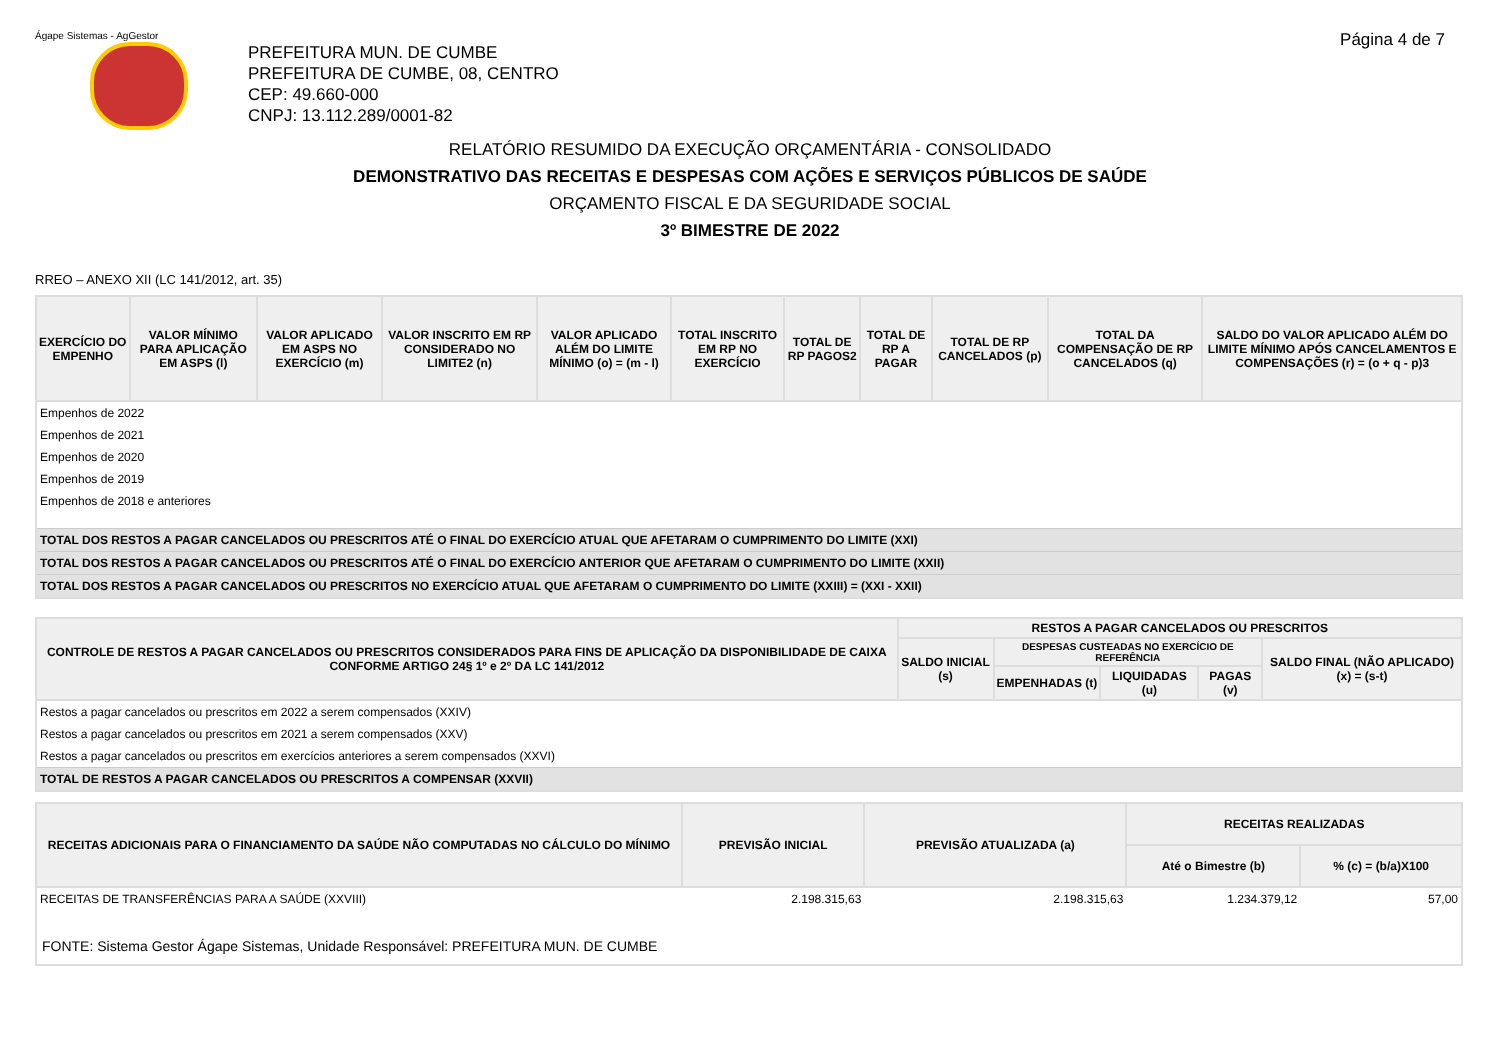Ágape Sistemas - AgGestor Página 4 de 7
PREFEITURA MUN. DE CUMBE
PREFEITURA DE CUMBE, 08, CENTRO
CEP: 49.660-000
CNPJ: 13.112.289/0001-82
RELATÓRIO RESUMIDO DA EXECUÇÃO ORÇAMENTÁRIA - CONSOLIDADO
DEMONSTRATIVO DAS RECEITAS E DESPESAS COM AÇÕES E SERVIÇOS PÚBLICOS DE SAÚDE
ORÇAMENTO FISCAL E DA SEGURIDADE SOCIAL
3º BIMESTRE DE 2022
RREO – ANEXO XII (LC 141/2012, art. 35)
| EXERCÍCIO DO EMPENHO | VALOR MÍNIMO PARA APLICAÇÃO EM ASPS (l) | VALOR APLICADO EM ASPS NO EXERCÍCIO (m) | VALOR INSCRITO EM RP CONSIDERADO NO LIMITE2 (n) | VALOR APLICADO ALÉM DO LIMITE MÍNIMO (o) = (m - l) | TOTAL INSCRITO EM RP NO EXERCÍCIO | TOTAL DE RP PAGOS2 | TOTAL DE RP A PAGAR | TOTAL DE RP CANCELADOS (p) | TOTAL DA COMPENSAÇÃO DE RP CANCELADOS (q) | SALDO DO VALOR APLICADO ALÉM DO LIMITE MÍNIMO APÓS CANCELAMENTOS E COMPENSAÇÕES (r) = (o + q - p)3 |
| --- | --- | --- | --- | --- | --- | --- | --- | --- | --- | --- |
| Empenhos de 2022 | | | | | | | | | | |
| Empenhos de 2021 | | | | | | | | | | |
| Empenhos de 2020 | | | | | | | | | | |
| Empenhos de 2019 | | | | | | | | | | |
| Empenhos de 2018 e anteriores | | | | | | | | | | |
| TOTAL DOS RESTOS A PAGAR CANCELADOS OU PRESCRITOS ATÉ O FINAL DO EXERCÍCIO ATUAL QUE AFETARAM O CUMPRIMENTO DO LIMITE (XXI) | | | | | | | | | | |
| TOTAL DOS RESTOS A PAGAR CANCELADOS OU PRESCRITOS ATÉ O FINAL DO EXERCÍCIO ANTERIOR QUE AFETARAM O CUMPRIMENTO DO LIMITE (XXII) | | | | | | | | | | |
| TOTAL DOS RESTOS A PAGAR CANCELADOS OU PRESCRITOS NO EXERCÍCIO ATUAL QUE AFETARAM O CUMPRIMENTO DO LIMITE (XXIII) = (XXI - XXII) | | | | | | | | | | |
| CONTROLE DE RESTOS A PAGAR CANCELADOS OU PRESCRITOS CONSIDERADOS PARA FINS DE APLICAÇÃO DA DISPONIBILIDADE DE CAIXA CONFORME ARTIGO 24§ 1º e 2º DA LC 141/2012 | RESTOS A PAGAR CANCELADOS OU PRESCRITOS | | | | |
| --- | --- | --- | --- | --- | --- |
| | SALDO INICIAL (s) | DESPESAS CUSTEADAS NO EXERCÍCIO DE REFERÊNCIA | | | SALDO FINAL (NÃO APLICADO) (x) = (s-t) |
| | | EMPENHADAS (t) | LIQUIDADAS (u) | PAGAS (v) | |
| Restos a pagar cancelados ou prescritos em 2022 a serem compensados (XXIV) | | | | | |
| Restos a pagar cancelados ou prescritos em 2021 a serem compensados (XXV) | | | | | |
| Restos a pagar cancelados ou prescritos em exercícios anteriores a serem compensados (XXVI) | | | | | |
| TOTAL DE RESTOS A PAGAR CANCELADOS OU PRESCRITOS A COMPENSAR (XXVII) | | | | | |
| RECEITAS ADICIONAIS PARA O FINANCIAMENTO DA SAÚDE NÃO COMPUTADAS NO CÁLCULO DO MÍNIMO | PREVISÃO INICIAL | PREVISÃO ATUALIZADA (a) | RECEITAS REALIZADAS | |
| --- | --- | --- | --- | --- |
| | | | Até o Bimestre (b) | % (c) = (b/a)X100 |
| RECEITAS DE TRANSFERÊNCIAS PARA A SAÚDE (XXVIII) | 2.198.315,63 | 2.198.315,63 | 1.234.379,12 | 57,00 |
| FONTE: Sistema Gestor Ágape Sistemas, Unidade Responsável: PREFEITURA MUN. DE CUMBE | | | | |